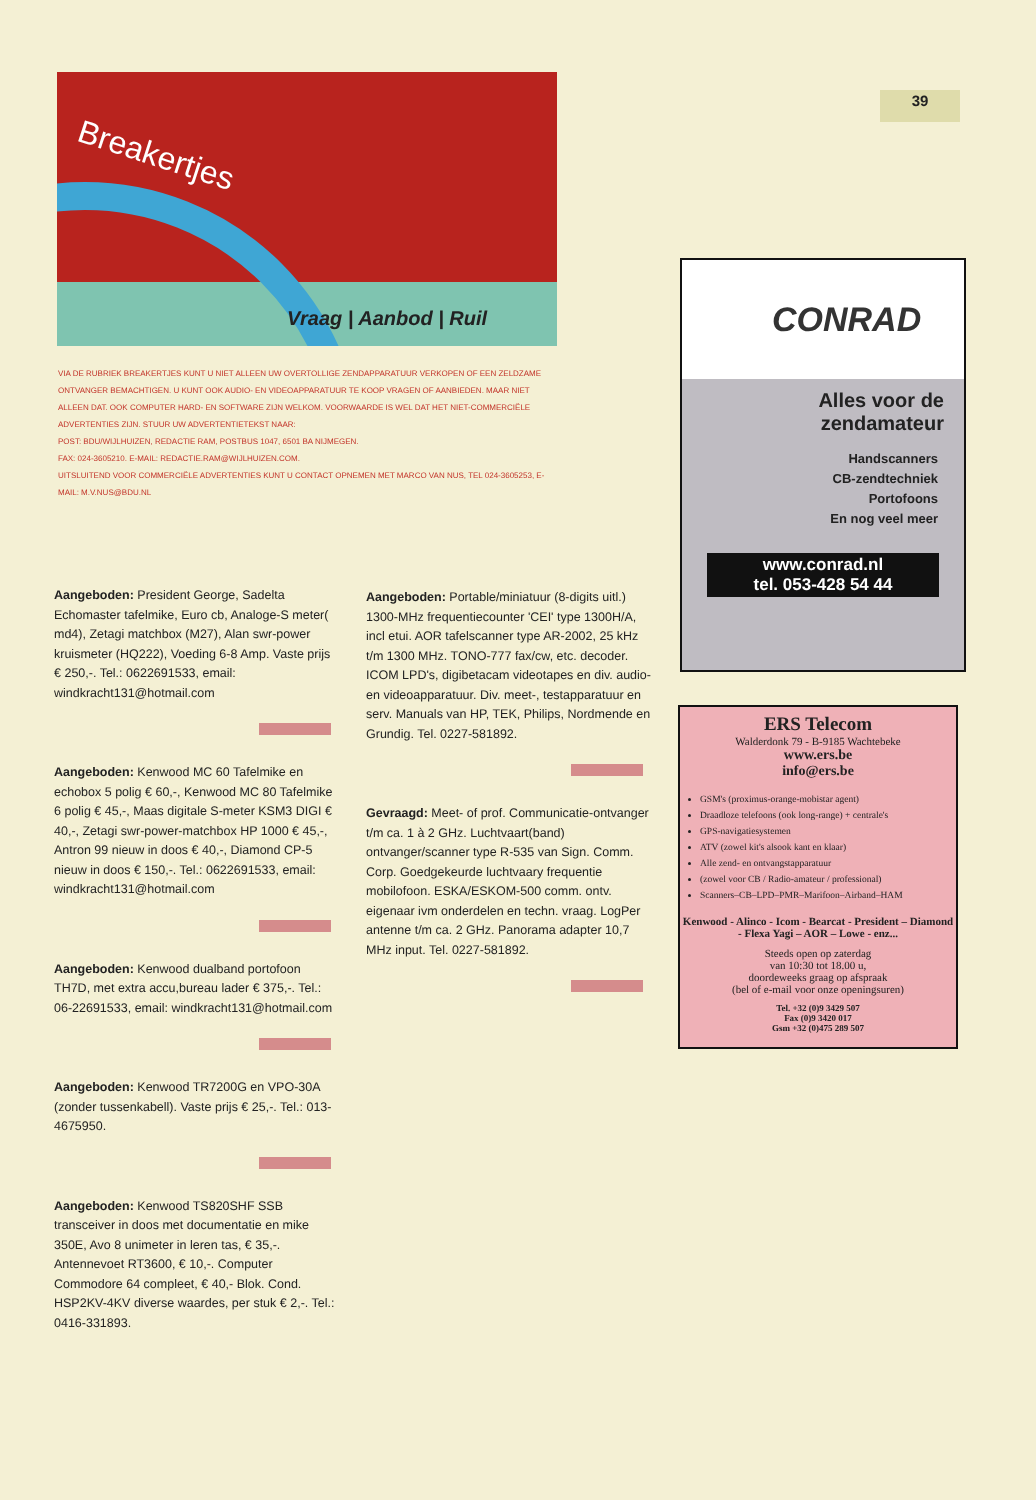39
Breakertjes
Vraag | Aanbod | Ruil
VIA DE RUBRIEK BREAKERTJES KUNT U NIET ALLEEN UW OVERTOLLIGE ZENDAPPARATUUR VERKOPEN OF EEN ZELDZAME ONTVANGER BEMACHTIGEN. U KUNT OOK AUDIO- EN VIDEOAPPARATUUR TE KOOP VRAGEN OF AANBIEDEN. MAAR NIET ALLEEN DAT. OOK COMPUTER HARD- EN SOFTWARE ZIJN WELKOM. VOORWAARDE IS WEL DAT HET NIET-COMMERCIËLE ADVERTENTIES ZIJN. STUUR UW ADVERTENTIETEKST NAAR:
POST: BDU/WIJLHUIZEN, REDACTIE RAM, POSTBUS 1047, 6501 BA NIJMEGEN.
FAX: 024-3605210. E-MAIL: REDACTIE.RAM@WIJLHUIZEN.COM.
UITSLUITEND VOOR COMMERCIËLE ADVERTENTIES KUNT U CONTACT OPNEMEN MET MARCO VAN NUS, TEL 024-3605253, E-MAIL: M.V.NUS@BDU.NL
Aangeboden: President George, Sadelta Echomaster tafelmike, Euro cb, Analoge-S meter( md4), Zetagi matchbox (M27), Alan swr-power kruismeter (HQ222), Voeding 6-8 Amp. Vaste prijs € 250,-. Tel.: 0622691533, email: windkracht131@hotmail.com
Aangeboden: Kenwood MC 60 Tafelmike en echobox 5 polig € 60,-, Kenwood MC 80 Tafelmike 6 polig € 45,-, Maas digitale S-meter KSM3 DIGI € 40,-, Zetagi swr-power-matchbox HP 1000 € 45,-, Antron 99 nieuw in doos € 40,-, Diamond CP-5 nieuw in doos € 150,-. Tel.: 0622691533, email: windkracht131@hotmail.com
Aangeboden: Kenwood dualband portofoon TH7D, met extra accu,bureau lader € 375,-. Tel.: 06-22691533, email: windkracht131@hotmail.com
Aangeboden: Kenwood TR7200G en VPO-30A (zonder tussenkabell). Vaste prijs € 25,-. Tel.: 013-4675950.
Aangeboden: Kenwood TS820SHF SSB transceiver in doos met documentatie en mike 350E, Avo 8 unimeter in leren tas, € 35,-. Antennevoet RT3600, € 10,-. Computer Commodore 64 compleet, € 40,- Blok. Cond. HSP2KV-4KV diverse waardes, per stuk € 2,-. Tel.: 0416-331893.
Aangeboden: Portable/miniatuur (8-digits uitl.) 1300-MHz frequentiecounter 'CEI' type 1300H/A, incl etui. AOR tafelscanner type AR-2002, 25 kHz t/m 1300 MHz. TONO-777 fax/cw, etc. decoder. ICOM LPD's, digibetacam videotapes en div. audio- en videoapparatuur. Div. meet-, testapparatuur en serv. Manuals van HP, TEK, Philips, Nordmende en Grundig. Tel. 0227-581892.
Gevraagd: Meet- of prof. Communicatie-ontvanger t/m ca. 1 à 2 GHz. Luchtvaart(band) ontvanger/scanner type R-535 van Sign. Comm. Corp. Goedgekeurde luchtvaary frequentie mobilofoon. ESKA/ESKOM-500 comm. ontv. eigenaar ivm onderdelen en techn. vraag. LogPer antenne t/m ca. 2 GHz. Panorama adapter 10,7 MHz input. Tel. 0227-581892.
CONRAD
Alles voor de zendamateur
Handscanners
CB-zendtechniek
Portofoons
En nog veel meer
www.conrad.nl
tel. 053-428 54 44
ERS Telecom
Walderdonk 79 - B-9185 Wachtebeke
www.ers.be
info@ers.be
GSM's (proximus-orange-mobistar agent)
Draadloze telefoons (ook long-range) + centrale's
GPS-navigatiesystemen
ATV (zowel kit's alsook kant en klaar)
Alle zend- en ontvangstapparatuur
(zowel voor CB / Radio-amateur / professional)
Scanners–CB–LPD–PMR–Marifoon–Airband–HAM
Kenwood - Alinco - Icom - Bearcat - President – Diamond - Flexa Yagi – AOR – Lowe - enz...
Steeds open op zaterdag
van 10:30 tot 18.00 u,
doordeweeks graag op afspraak
(bel of e-mail voor onze openingsuren)
Tel. +32 (0)9 3429 507
Fax (0)9 3420 017
Gsm +32 (0)475 289 507